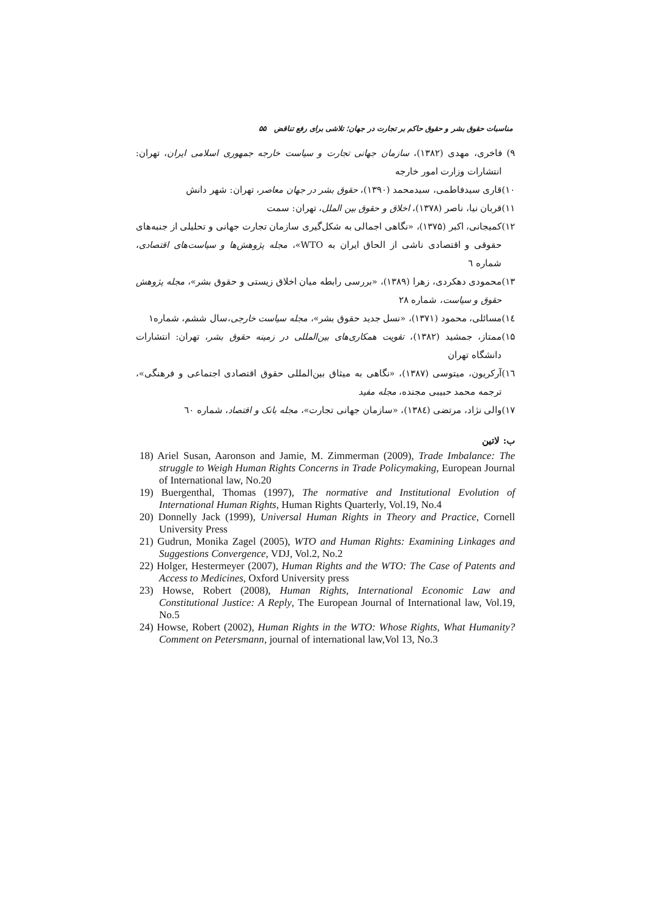مناسبات حقوق بشر و حقوق حاکم بر تجارت در جهان؛ تلاشی برای رفع تناقض ۵۵
۹) فاخری، مهدی (۱۳۸۲)، سازمان جهانی تجارت و سیاست خارجه جمهوری اسلامی ایران، تهران: انتشارات وزارت امور خارجه
۱۰)قاری سیدفاطمی، سیدمحمد (۱۳۹۰)، حقوق بشر در جهان معاصر، تهران: شهر دانش
۱۱)قربان نیا، ناصر (۱۳۷۸)، اخلاق و حقوق بین الملل، تهران: سمت
۱۲)کمیجانی، اکبر (۱۳۷۵)، «نگاهی اجمالی به شکل‌گیری سازمان تجارت جهانی و تحلیلی از جنبه‌های حقوقی و اقتصادی ناشی از الحاق ایران به WTO»، مجله پژوهش‌ها و سیاست‌های اقتصادی، شماره ٦
۱۳)محمودی دهکردی، زهرا (۱۳۸۹)، «بررسی رابطه میان اخلاق زیستی و حقوق بشر»، مجله پژوهش حقوق و سیاست، شماره ۲۸
١٤)مسائلی، محمود (۱۳۷۱)، «نسل جدید حقوق بشر»، مجله سیاست خارجی،سال ششم، شماره۱
۱۵)ممتاز، جمشید (۱۳۸۲)، تقویت همکاری‌های بین‌المللی در زمینه حقوق بشر، تهران: انتشارات دانشگاه تهران
١٦)آرکریون، میتوسی (۱۳۸۷)، «نگاهی به میثاق بین‌المللی حقوق اقتصادی اجتماعی و فرهنگی»، ترجمه محمد حبیبی مجنده، مجله مفید
۱۷)والی نژاد، مرتضی (١٣٨٤)، «سازمان جهانی تجارت»، مجله بانک و اقتصاد، شماره ٦٠
ب: لاتین
18) Ariel Susan, Aaronson and Jamie, M. Zimmerman (2009), Trade Imbalance: The struggle to Weigh Human Rights Concerns in Trade Policymaking, European Journal of International law, No.20
19) Buergenthal, Thomas (1997), The normative and Institutional Evolution of International Human Rights, Human Rights Quarterly, Vol.19, No.4
20) Donnelly Jack (1999), Universal Human Rights in Theory and Practice, Cornell University Press
21) Gudrun, Monika Zagel (2005), WTO and Human Rights: Examining Linkages and Suggestions Convergence, VDJ, Vol.2, No.2
22) Holger, Hestermeyer (2007), Human Rights and the WTO: The Case of Patents and Access to Medicines, Oxford University press
23) Howse, Robert (2008), Human Rights, International Economic Law and Constitutional Justice: A Reply, The European Journal of International law, Vol.19, No.5
24) Howse, Robert (2002), Human Rights in the WTO: Whose Rights, What Humanity? Comment on Petersmann, journal of international law,Vol 13, No.3